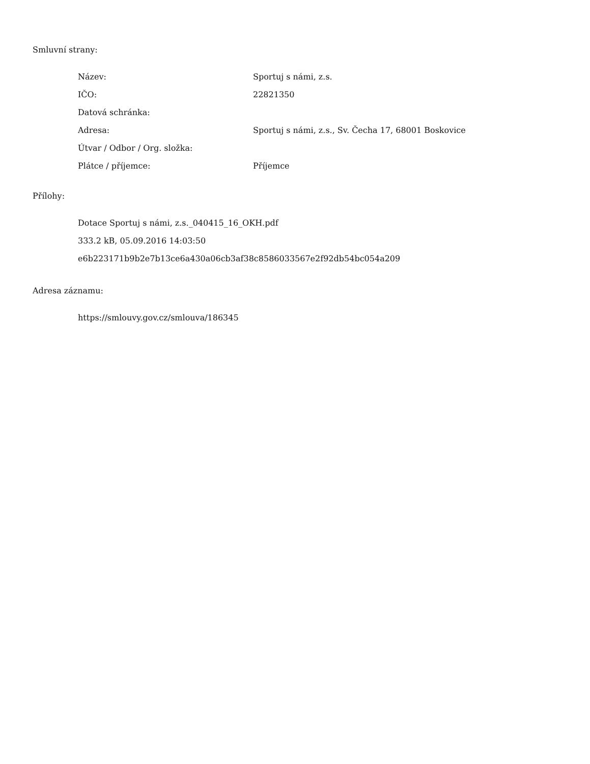Smluvní strany:
| Název: | Sportuj s námi, z.s. |
| IČO: | 22821350 |
| Datová schránka: | |
| Adresa: | Sportuj s námi, z.s., Sv. Čecha 17, 68001 Boskovice |
| Útvar / Odbor / Org. složka: | |
| Plátce / příjemce: | Příjemce |
Přílohy:
Dotace Sportuj s námi, z.s._040415_16_OKH.pdf
333.2 kB, 05.09.2016 14:03:50
e6b223171b9b2e7b13ce6a430a06cb3af38c8586033567e2f92db54bc054a209
Adresa záznamu:
https://smlouvy.gov.cz/smlouva/186345